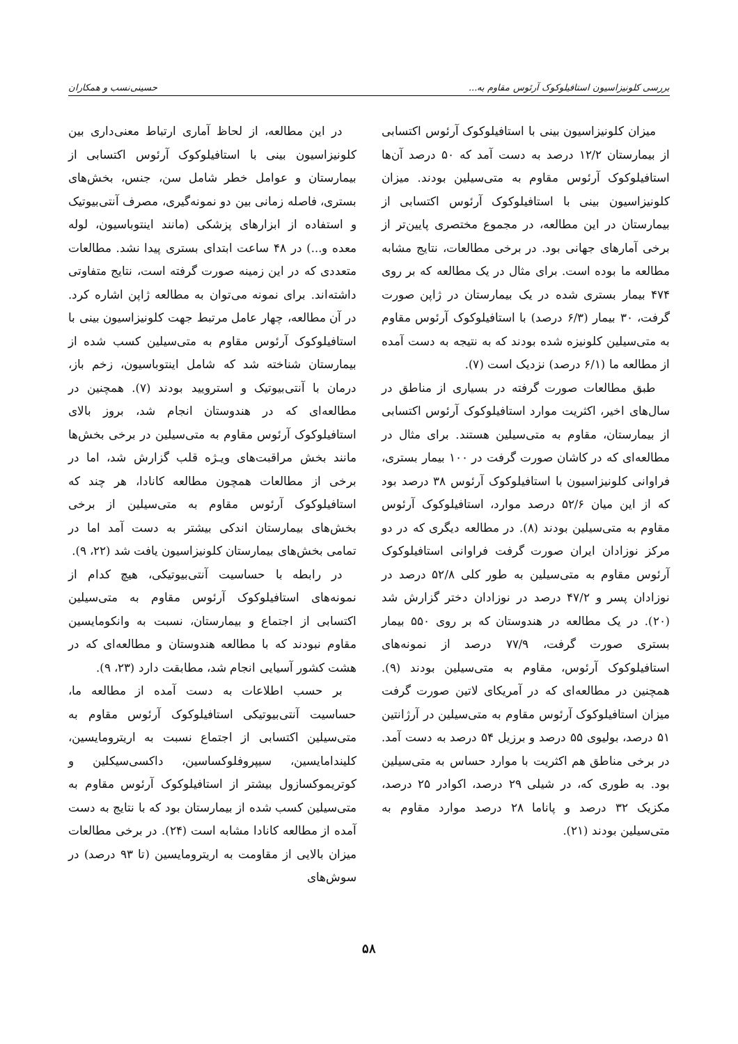بررسی کلونیزاسیون استافیلوکوک آرئوس مقاوم به... حسینی‌نسب و همکاران
میزان کلونیزاسیون بینی با استافیلوکوک آرئوس اکتسابی از بیمارستان ۱۲/۲ درصد به دست آمد که ۵۰ درصد آن‌ها استافیلوکوک آرئوس مقاوم به متی‌سیلین بودند. میزان کلونیزاسیون بینی با استافیلوکوک آرئوس اکتسابی از بیمارستان در این مطالعه، در مجموع مختصری پایین‌تر از برخی آمارهای جهانی بود. در برخی مطالعات، نتایج مشابه مطالعه ما بوده است. برای مثال در یک مطالعه که بر روی ۴۷۴ بیمار بستری شده در یک بیمارستان در ژاپن صورت گرفت، ۳۰ بیمار (۶/۳ درصد) با استافیلوکوک آرئوس مقاوم به متی‌سیلین کلونیزه شده بودند که به نتیجه به دست آمده از مطالعه ما (۶/۱ درصد) نزدیک است (۷).
طبق مطالعات صورت گرفته در بسیاری از مناطق در سال‌های اخیر، اکثریت موارد استافیلوکوک آرئوس اکتسابی از بیمارستان، مقاوم به متی‌سیلین هستند. برای مثال در مطالعه‌ای که در کاشان صورت گرفت در ۱۰۰ بیمار بستری، فراوانی کلونیزاسیون با استافیلوکوک آرئوس ۳۸ درصد بود که از این میان ۵۲/۶ درصد موارد، استافیلوکوک آرئوس مقاوم به متی‌سیلین بودند (۸). در مطالعه دیگری که در دو مرکز نوزادان ایران صورت گرفت فراوانی استافیلوکوک آرئوس مقاوم به متی‌سیلین به طور کلی ۵۲/۸ درصد در نوزادان پسر و ۴۷/۲ درصد در نوزادان دختر گزارش شد (۲۰). در یک مطالعه در هندوستان که بر روی ۵۵۰ بیمار بستری صورت گرفت، ۷۷/۹ درصد از نمونه‌های استافیلوکوک آرئوس، مقاوم به متی‌سیلین بودند (۹). همچنین در مطالعه‌ای که در آمریکای لاتین صورت گرفت میزان استافیلوکوک آرئوس مقاوم به متی‌سیلین در آرژانتین ۵۱ درصد، بولیوی ۵۵ درصد و برزیل ۵۴ درصد به دست آمد. در برخی مناطق هم اکثریت با موارد حساس به متی‌سیلین بود. به طوری که، در شیلی ۲۹ درصد، اکوادر ۲۵ درصد، مکزیک ۳۲ درصد و پاناما ۲۸ درصد موارد مقاوم به متی‌سیلین بودند (۲۱).
در این مطالعه، از لحاظ آماری ارتباط معنی‌داری بین کلونیزاسیون بینی با استافیلوکوک آرئوس اکتسابی از بیمارستان و عوامل خطر شامل سن، جنس، بخش‌های بستری، فاصله زمانی بین دو نمونه‌گیری، مصرف آنتی‌بیوتیک و استفاده از ابزارهای پزشکی (مانند اینتوباسیون، لوله معده و...) در ۴۸ ساعت ابتدای بستری پیدا نشد. مطالعات متعددی که در این زمینه صورت گرفته است، نتایج متفاوتی داشته‌اند. برای نمونه می‌توان به مطالعه ژاپن اشاره کرد. در آن مطالعه، چهار عامل مرتبط جهت کلونیزاسیون بینی با استافیلوکوک آرئوس مقاوم به متی‌سیلین کسب شده از بیمارستان شناخته شد که شامل اینتوباسیون، زخم باز، درمان با آنتی‌بیوتیک و استرویید بودند (۷). همچنین در مطالعه‌ای که در هندوستان انجام شد، بروز بالای استافیلوکوک آرئوس مقاوم به متی‌سیلین در برخی بخش‌ها مانند بخش مراقبت‌های ویـژه قلب گزارش شد، اما در برخی از مطالعات همچون مطالعه کانادا، هر چند که استافیلوکوک آرئوس مقاوم به متی‌سیلین از برخی بخش‌های بیمارستان اندکی بیشتر به دست آمد اما در تمامی بخش‌های بیمارستان کلونیزاسیون یافت شد (۲۲، ۹).
در رابطه با حساسیت آنتی‌بیوتیکی، هیچ کدام از نمونه‌های استافیلوکوک آرئوس مقاوم به متی‌سیلین اکتسابی از اجتماع و بیمارستان، نسبت به وانکومایسین مقاوم نبودند که با مطالعه هندوستان و مطالعه‌ای که در هشت کشور آسیایی انجام شد، مطابقت دارد (۲۳، ۹).
بر حسب اطلاعات به دست آمده از مطالعه ما، حساسیت آنتی‌بیوتیکی استافیلوکوک آرئوس مقاوم به متی‌سیلین اکتسابی از اجتماع نسبت به اریترومایسین، کلیندامایسین، سیپروفلوکساسین، داکسی‌سیکلین و کوتریموکسازول بیشتر از استافیلوکوک آرئوس مقاوم به متی‌سیلین کسب شده از بیمارستان بود که با نتایج به دست آمده از مطالعه کانادا مشابه است (۲۴). در برخی مطالعات میزان بالایی از مقاومت به اریترومایسین (تا ۹۳ درصد) در سوش‌های
۵۸